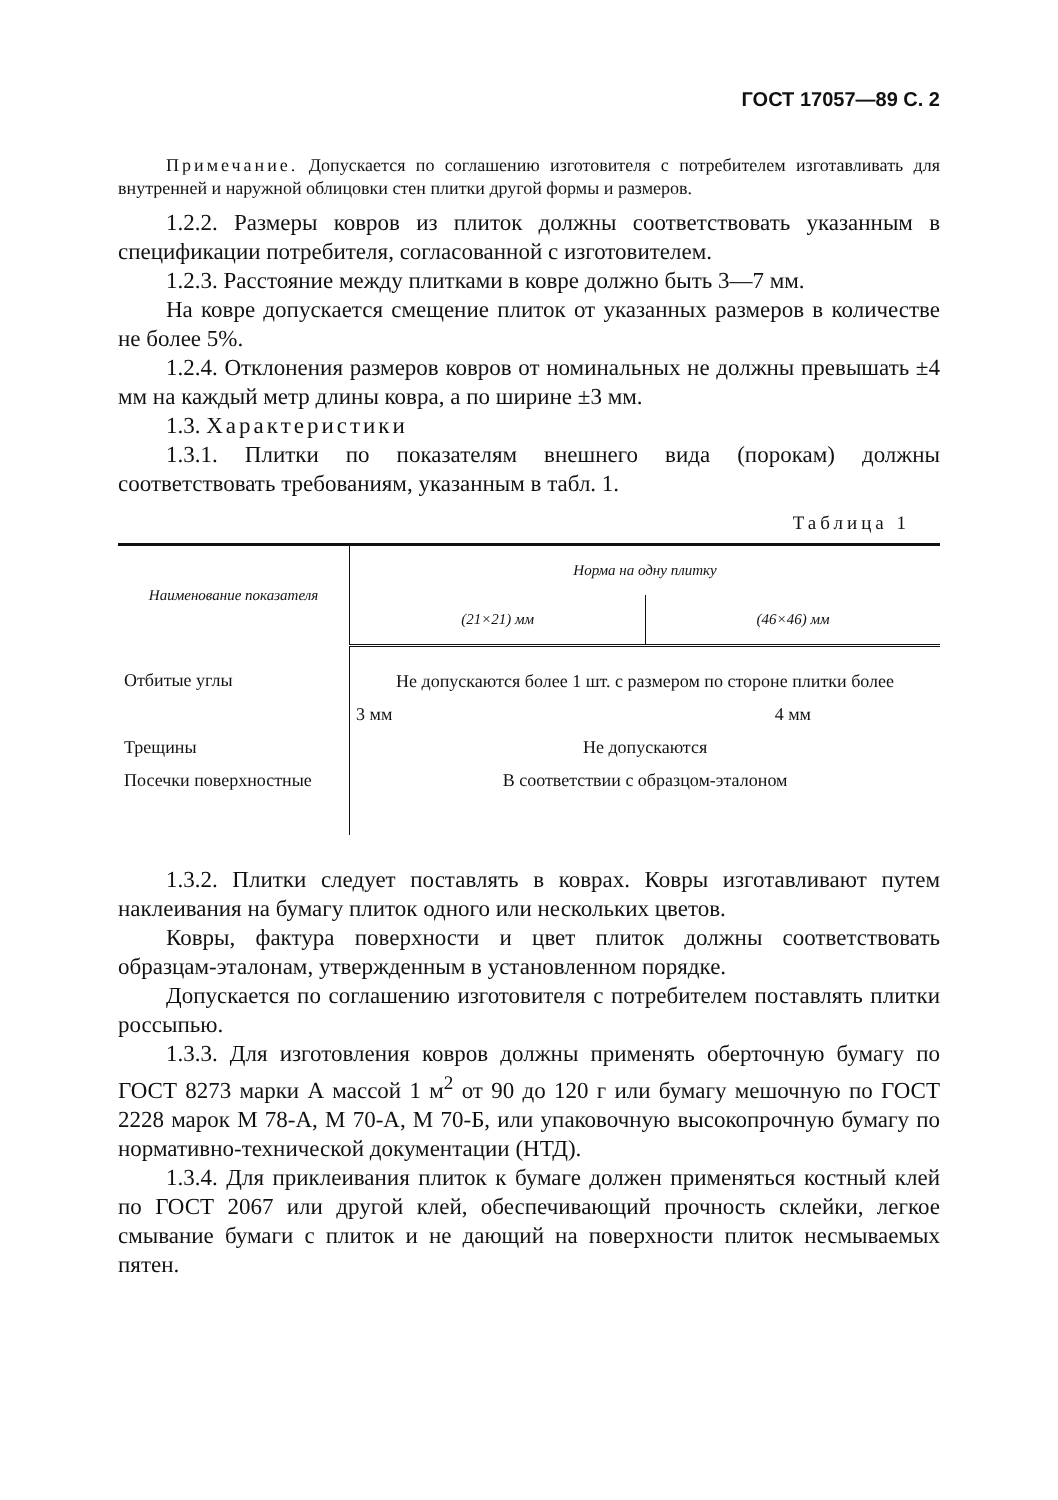ГОСТ 17057—89 С. 2
Примечание. Допускается по соглашению изготовителя с потребителем изготавливать для внутренней и наружной облицовки стен плитки другой формы и размеров.
1.2.2. Размеры ковров из плиток должны соответствовать указанным в спецификации потребителя, согласованной с изготовителем.
1.2.3. Расстояние между плитками в ковре должно быть 3—7 мм.
На ковре допускается смещение плиток от указанных размеров в количестве не более 5%.
1.2.4. Отклонения размеров ковров от номинальных не должны превышать ±4 мм на каждый метр длины ковра, а по ширине ±3 мм.
1.3. Характеристики
1.3.1. Плитки по показателям внешнего вида (порокам) должны соответствовать требованиям, указанным в табл. 1.
Таблица 1
| Наименование показателя | Норма на одну плитку | |
| --- | --- | --- |
| | (21×21) мм | (46×46) мм |
| Отбитые углы | Не допускаются более 1 шт. с размером по стороне плитки более | |
| | 3 мм | 4 мм |
| Трещины | Не допускаются | |
| Посечки поверхностные | В соответствии с образцом-эталоном | |
1.3.2. Плитки следует поставлять в коврах. Ковры изготавливают путем наклеивания на бумагу плиток одного или нескольких цветов.
Ковры, фактура поверхности и цвет плиток должны соответствовать образцам-эталонам, утвержденным в установленном порядке.
Допускается по соглашению изготовителя с потребителем поставлять плитки россыпью.
1.3.3. Для изготовления ковров должны применять оберточную бумагу по ГОСТ 8273 марки А массой 1 м<sup>2</sup> от 90 до 120 г или бумагу мешочную по ГОСТ 2228 марок М 78-А, М 70-А, М 70-Б, или упаковочную высокопрочную бумагу по нормативно-технической документации (НТД).
1.3.4. Для приклеивания плиток к бумаге должен применяться костный клей по ГОСТ 2067 или другой клей, обеспечивающий прочность склейки, легкое смывание бумаги с плиток и не дающий на поверхности плиток несмываемых пятен.